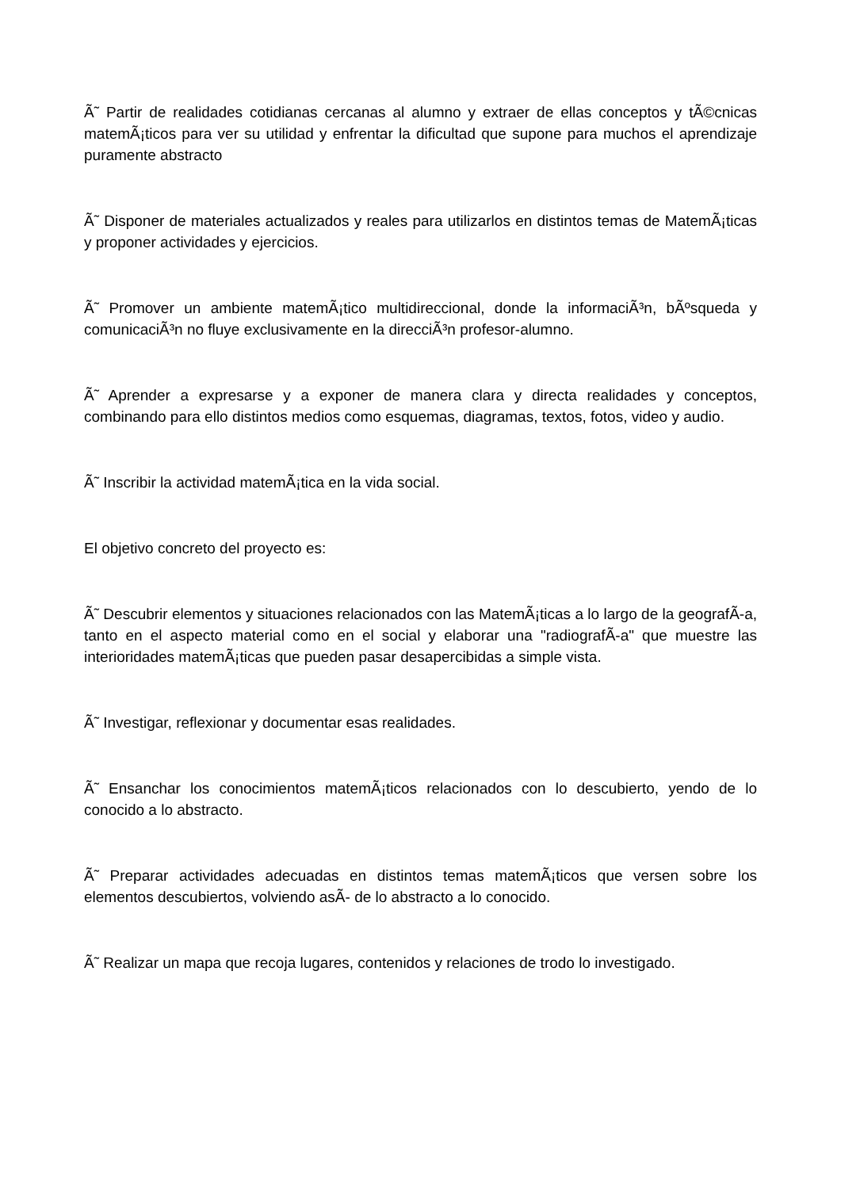Ã˜ Partir de realidades cotidianas cercanas al alumno y extraer de ellas conceptos y tÃ©cnicas matemÃ¡ticos para ver su utilidad y enfrentar la dificultad que supone para muchos el aprendizaje puramente abstracto
Ã˜ Disponer de materiales actualizados y reales para utilizarlos en distintos temas de MatemÃ¡ticas y proponer actividades y ejercicios.
Ã˜ Promover un ambiente matemÃ¡tico multidireccional, donde la informaciÃ³n, bÃºsqueda y comunicaciÃ³n no fluye exclusivamente en la direcciÃ³n profesor-alumno.
Ã˜ Aprender a expresarse y a exponer de manera clara y directa realidades y conceptos, combinando para ello distintos medios como esquemas, diagramas, textos, fotos, video y audio.
Ã˜ Inscribir la actividad matemÃ¡tica en la vida social.
El objetivo concreto del proyecto es:
Ã˜ Descubrir elementos y situaciones relacionados con las MatemÃ¡ticas a lo largo de la geografÃ-a, tanto en el aspecto material como en el social y elaborar una "radiografÃ-a" que muestre las interioridades matemÃ¡ticas que pueden pasar desapercibidas a simple vista.
Ã˜ Investigar, reflexionar y documentar esas realidades.
Ã˜ Ensanchar los conocimientos matemÃ¡ticos relacionados con lo descubierto, yendo de lo conocido a lo abstracto.
Ã˜ Preparar actividades adecuadas en distintos temas matemÃ¡ticos que versen sobre los elementos descubiertos, volviendo asÃ- de lo abstracto a lo conocido.
Ã˜ Realizar un mapa que recoja lugares, contenidos y relaciones de trodo lo investigado.